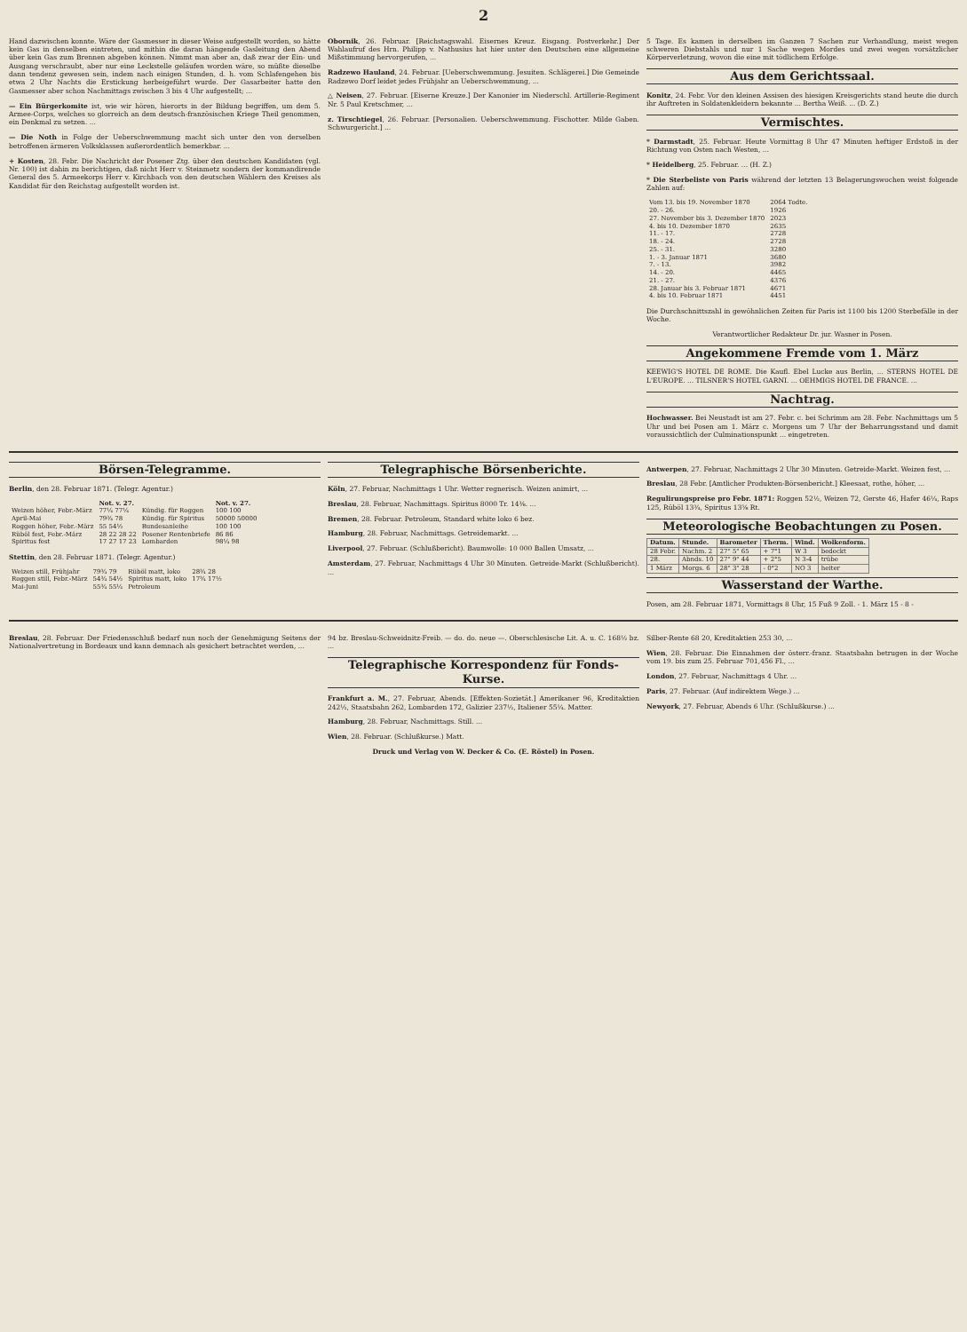2
Hand dazwischen konnte. Wäre der Gasmesser in dieser Weise aufgestellt worden, so hätte kein Gas in denselben eintreten, und mithin die daran hängende Gasleitung den Abend über kein Gas zum Brennen abgeben können. Nimmt man aber an, daß zwar der Ein- und Ausgang verschraubt, aber nur eine Leckstelle geläufen worden wäre, so müßte dieselbe dann tendenz gewesen sein, indem nach einigen Stunden, d. h. vom Schlafengehen bis etwa 2 Uhr Nachts die Erstickung herbeigeführt wurde. Der Gasarbeiter hatte den Gasmesser aber schon Nachmittags zwischen 3 bis 4 Uhr aufgestellt; ...
— Ein Bürgerkomite ist, wie wir hören, hierorts in der Bildung begriffen, um dem 5. Armee-Corps, welches so glorreich an dem deutsch-französischen Kriege Theil genommen, ein Denkmal zu setzen. ...
— Die Noth in Folge der Ueberschwemmung macht sich unter den von derselben betroffenen ärmeren Volksklassen außerordentlich bemerkbar. ...
+ Kosten, 28. Febr. Die Nachricht der Posener Ztg. über den deutschen Kandidaten (vgl. Nr. 100) ist dahin zu berichtigen, daß nicht Herr v. Steinmetz sondern der kommandirende General des 5. Armeekorps Herr v. Kirchbach von den deutschen Wählern des Kreises als Kandidat für den Reichstag aufgestellt worden ist.
Obornik, 26. Februar. [Reichstagswahl. Eisernes Kreuz. Eisgang. Postverkehr.] Der Wahlaufruf des Hrn. Philipp v. Nathusius hat hier unter den Deutschen eine allgemeine Mißstimmung hervorgerufen, ...
Radzewo Hauland, 24. Februar. [Ueberschwemmung. Jesuiten. Schlägerei.] Die Gemeinde Radzewo Dorf leidet jedes Frühjahr an Ueberschwemmung, ...
△ Neisen, 27. Februar. [Eiserne Kreuze.] Der Kanonier im Niederschl. Artillerie-Regiment Nr. 5 Paul Kretschmer, ...
z. Tirschtiegel, 26. Februar. [Personalien. Ueberschwemmung. Fischotter. Milde Gaben. Schwurgericht.] ...
5 Tage. Es kamen in derselben im Ganzen 7 Sachen zur Verhandlung, meist wegen schweren Diebstahls und nur 1 Sache wegen Mordes und zwei wegen vorsätzlicher Körperverletzung, wovon die eine mit tödlichem Erfolge.
Aus dem Gerichtssaal.
Konitz, 24. Febr. Vor den kleinen Assisen des hiesigen Kreisgerichts stand heute die durch ihr Auftreten in Soldatenkleidern bekannte ... Bertha Weiß. ... (D. Z.)
Vermischtes.
* Darmstadt, 25. Februar. Heute Vormittag 8 Uhr 47 Minuten heftiger Erdstoß in der Richtung von Osten nach Westen, ...
* Heidelberg, 25. Februar. ... (H. Z.)
* Die Sterbeliste von Paris während der letzten 13 Belagerungswochen weist folgende Zahlen auf:
| Vom 13. bis 19. November 1870 | 2064 Todte. |
| 20. - 26. | 1926 |
| 27. November bis 3. Dezember 1870 | 2023 |
| 4. bis 10. Dezember 1870 | 2635 |
| 11. - 17. | 2728 |
| 18. - 24. | 2728 |
| 25. - 31. | 3280 |
| 1. - 3. Januar 1871 | 3680 |
| 7. - 13. | 3982 |
| 14. - 20. | 4465 |
| 21. - 27. | 4376 |
| 28. Januar bis 3. Februar 1871 | 4671 |
| 4. bis 10. Februar 1871 | 4451 |
Die Durchschnittszahl in gewöhnlichen Zeiten für Paris ist 1100 bis 1200 Sterbefälle in der Woche.
Verantwortlicher Redakteur Dr. jur. Wasner in Posen.
Angekommene Fremde vom 1. März
KEEWIG'S HOTEL DE ROME. Die Kaufl. Ebel Lucke aus Berlin, ... STERNS HOTEL DE L'EUROPE. ... TILSNER'S HOTEL GARNI. ... OEHMIGS HOTEL DE FRANCE. ...
Nachtrag.
Hochwasser. Bei Neustadt ist am 27. Febr. c. bei Schrimm am 28. Febr. Nachmittags um 5 Uhr und bei Posen am 1. März c. Morgens um 7 Uhr der Beharrungsstand und damit voraussichtlich der Culminationspunkt ... eingetreten.
Börsen-Telegramme.
Berlin, den 28. Februar 1871. (Telegr. Agentur.)
| | Not. v. 27. | | Not. v. 27. |
| --- | --- | --- | --- |
| Weizen höher, Febr.-März | 77¼ 77¼ | Kündig. für Roggen | 100 100 |
| April-Mai | 79¾ 78 | Kündig. für Spiritus | 50000 50000 |
| Roggen höher, Febr.-März | 55 54½ | Bundesanleihe | 100 100 |
| Rüböl fest, Febr.-März | 28 22 28 22 | Posener Rentenbriefe | 86 86 |
| Spiritus fest | 17 27 17 23 | Lombarden | 98¼ 98 |
Stettin, den 28. Februar 1871. (Telegr. Agentur.)
| Weizen still, Frühjahr | 79¾ 79 | Rüböl matt, loko | 28¾ 28 |
| Roggen still, Febr.-März | 54¾ 54½ | Spiritus matt, loko | 17¾ 17½ |
| Mai-Juni | 55¾ 55¼ | Petroleum | |
Telegraphische Börsenberichte.
Köln, 27. Februar, Nachmittags 1 Uhr. Wetter regnerisch. Weizen animirt, ...
Breslau, 28. Februar, Nachmittags. Spiritus 8000 Tr. 14⅜. ...
Bremen, 28. Februar. Petroleum, Standard white loko 6 bez.
Hamburg, 28. Februar, Nachmittags. Getreidemarkt. ...
Liverpool, 27. Februar. (Schlußbericht). Baumwolle: 10 000 Ballen Umsatz, ...
Amsterdam, 27. Februar, Nachmittags 4 Uhr 30 Minuten. Getreide-Markt (Schlußbericht). ...
Antwerpen, 27. Februar, Nachmittags 2 Uhr 30 Minuten. Getreide-Markt. Weizen fest, ...
Breslau, 28 Febr. [Amtlicher Produkten-Börsenbericht.] Kleesaat, rothe, höher, ...
Regulirungspreise pro Febr. 1871: Roggen 52½, Weizen 72, Gerste 46, Hafer 46¼, Raps 125, Rüböl 13¾, Spiritus 13⅝ Rt.
Meteorologische Beobachtungen zu Posen.
| Datum. | Stunde. | Barometer | Therm. | Wind. | Wolkenform. |
| --- | --- | --- | --- | --- | --- |
| 28 Febr. | Nachm. 2 | 27" 5" 65 | + 7°1 | W 3 | bedeckt |
| 28. | Abnds. 10 | 27" 9" 44 | + 2°5 | N 3-4 | trübe |
| 1 März | Morgs. 6 | 28" 3" 28 | - 0°2 | NO 3 | heiter |
Wasserstand der Warthe.
Posen, am 28. Februar 1871, Vormittags 8 Uhr, 15 Fuß 9 Zoll. - 1. März 15 - 8 -
Breslau, 28. Februar. Der Friedensschluß bedarf nun noch der Genehmigung Seitens der Nationalvertretung in Bordeaux und kann demnach als gesichert betrachtet werden, ...
94 bz. Breslau-Schweidnitz-Freib. — do. do. neue —. Oberschlesische Lit. A. u. C. 168½ bz. ...
Telegraphische Korrespondenz für Fonds-Kurse.
Frankfurt a. M., 27. Februar, Abends. [Effekten-Sozietät.] Amerikaner 96, Kreditaktien 242½, Staatsbahn 262, Lombarden 172, Galizier 237½, Italiener 55¼. Matter.
Hamburg, 28. Februar, Nachmittags. Still. ...
Wien, 28. Februar. (Schlußkurse.) Matt.
Druck und Verlag von W. Decker & Co. (E. Röstel) in Posen.
Silber-Rente 68 20, Kreditaktien 253 30, ...
Wien, 28. Februar. Die Einnahmen der österr.-franz. Staatsbahn betrugen in der Woche vom 19. bis zum 25. Februar 701,456 Fl., ...
London, 27. Februar, Nachmittags 4 Uhr. ...
Paris, 27. Februar. (Auf indirektem Wege.) ...
Newyork, 27. Februar, Abends 6 Uhr. (Schlußkurse.) ...